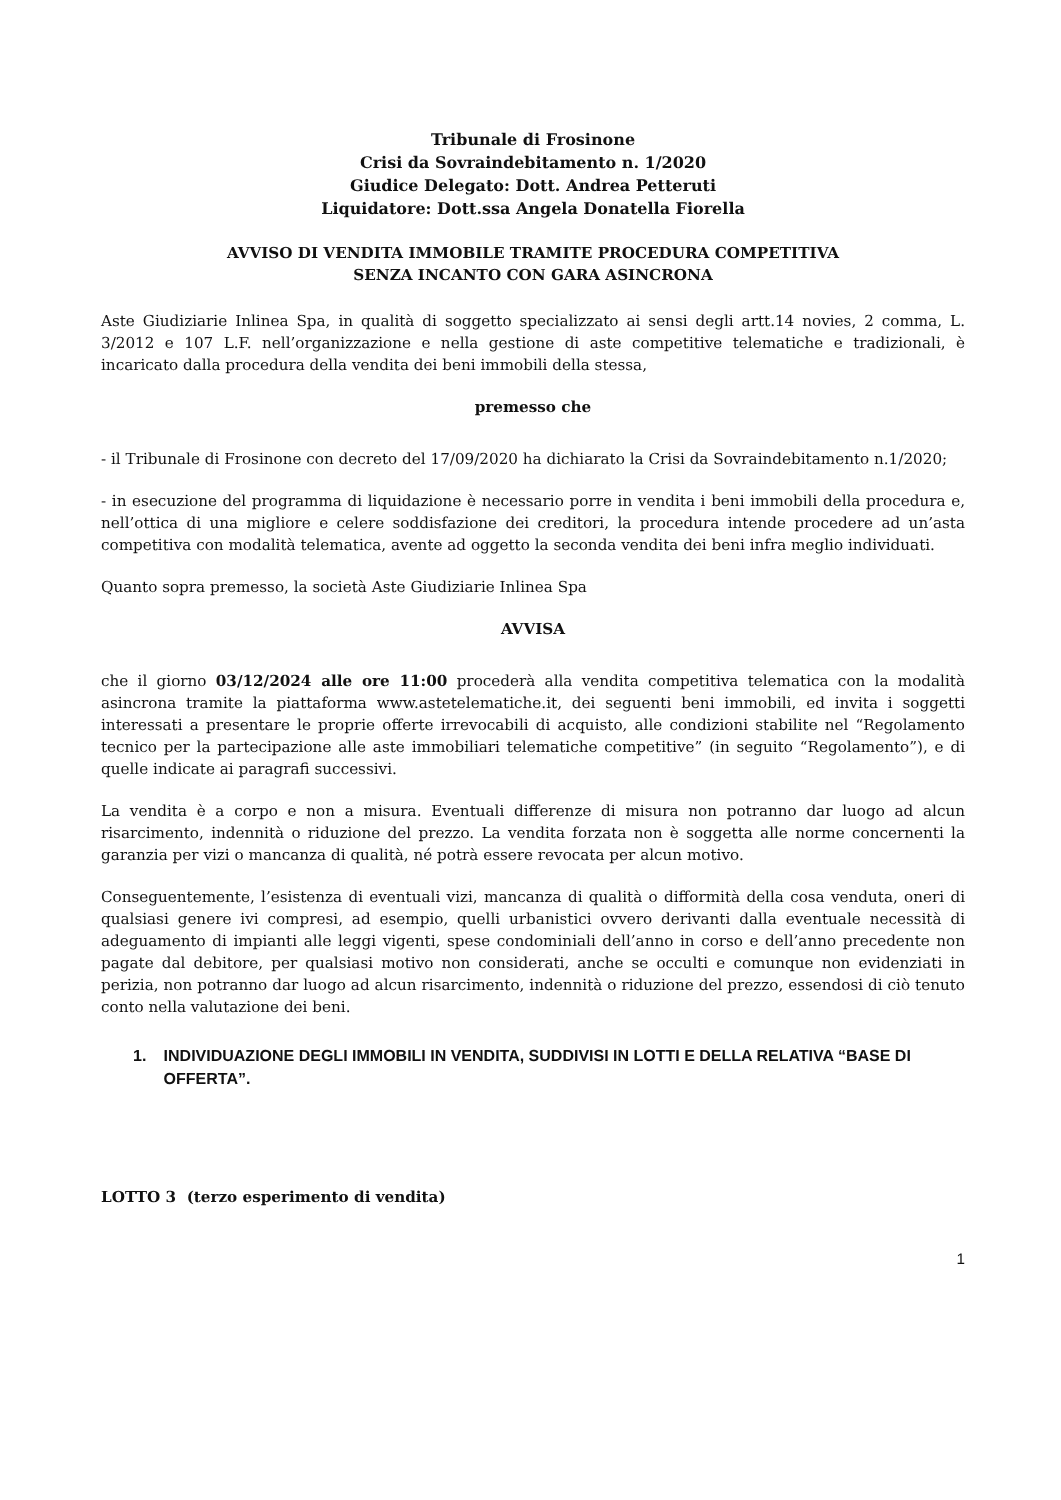Tribunale di Frosinone
Crisi da Sovraindebitamento n. 1/2020
Giudice Delegato: Dott. Andrea Petteruti
Liquidatore: Dott.ssa Angela Donatella Fiorella
AVVISO DI VENDITA IMMOBILE TRAMITE PROCEDURA COMPETITIVA
SENZA INCANTO CON GARA ASINCRONA
Aste Giudiziarie Inlinea Spa, in qualità di soggetto specializzato ai sensi degli artt.14 novies, 2 comma, L. 3/2012 e 107 L.F. nell’organizzazione e nella gestione di aste competitive telematiche e tradizionali, è incaricato dalla procedura della vendita dei beni immobili della stessa,
premesso che
- il Tribunale di Frosinone con decreto del 17/09/2020 ha dichiarato la Crisi da Sovraindebitamento n.1/2020;
- in esecuzione del programma di liquidazione è necessario porre in vendita i beni immobili della procedura e, nell’ottica di una migliore e celere soddisfazione dei creditori, la procedura intende procedere ad un’asta competitiva con modalità telematica, avente ad oggetto la seconda vendita dei beni infra meglio individuati.
Quanto sopra premesso, la società Aste Giudiziarie Inlinea Spa
AVVISA
che il giorno 03/12/2024 alle ore 11:00 procederà alla vendita competitiva telematica con la modalità asincrona tramite la piattaforma www.astetelematiche.it, dei seguenti beni immobili, ed invita i soggetti interessati a presentare le proprie offerte irrevocabili di acquisto, alle condizioni stabilite nel “Regolamento tecnico per la partecipazione alle aste immobiliari telematiche competitive” (in seguito “Regolamento”), e di quelle indicate ai paragrafi successivi.
La vendita è a corpo e non a misura. Eventuali differenze di misura non potranno dar luogo ad alcun risarcimento, indennità o riduzione del prezzo. La vendita forzata non è soggetta alle norme concernenti la garanzia per vizi o mancanza di qualità, né potrà essere revocata per alcun motivo.
Conseguentemente, l’esistenza di eventuali vizi, mancanza di qualità o difformità della cosa venduta, oneri di qualsiasi genere ivi compresi, ad esempio, quelli urbanistici ovvero derivanti dalla eventuale necessità di adeguamento di impianti alle leggi vigenti, spese condominiali dell’anno in corso e dell’anno precedente non pagate dal debitore, per qualsiasi motivo non considerati, anche se occulti e comunque non evidenziati in perizia, non potranno dar luogo ad alcun risarcimento, indennità o riduzione del prezzo, essendosi di ciò tenuto conto nella valutazione dei beni.
1. INDIVIDUAZIONE DEGLI IMMOBILI IN VENDITA, SUDDIVISI IN LOTTI E DELLA RELATIVA “BASE DI OFFERTA”.
LOTTO 3 (terzo esperimento di vendita)
1